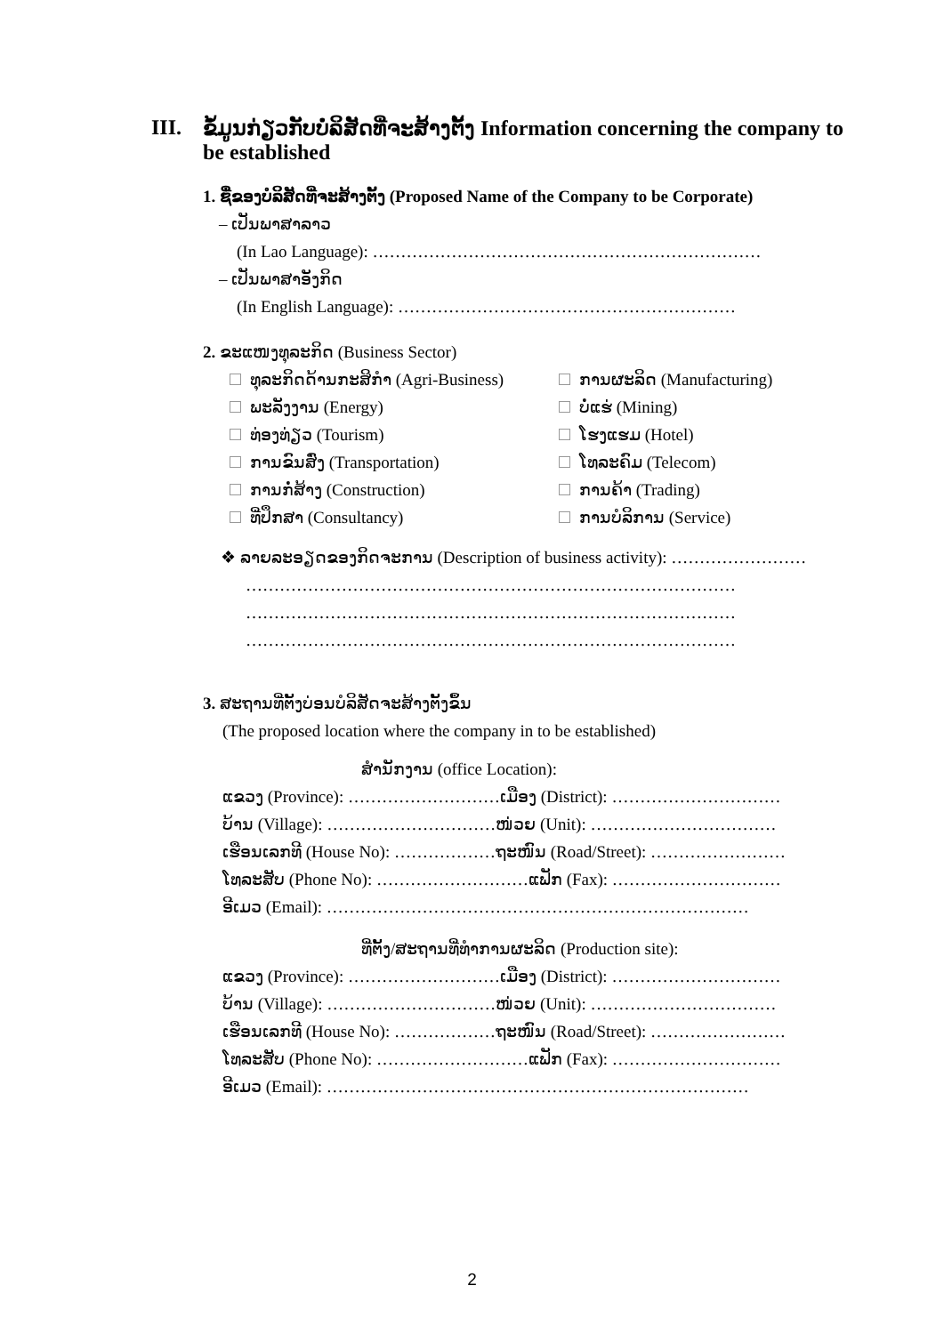III. ຂໍ້ມູນກ່ຽວກັບບໍລິສັດທີ່ຈະສ້າງຕັ້ງ Information concerning the company to be established
1. ຊື່ຂອງບໍລິສັດທີ່ຈະສ້າງຕັ້ງ (Proposed Name of the Company to be Corporate)
– ເປັນພາສາລາວ
(In Lao Language): ……………………………………………………………
– ເປັນພາສາອັງກິດ
(In English Language): ……………………………………………………
2. ຂະແໜງທຸລະກິດ (Business Sector)
ທຸລະກິດດ້ານກະສິກໍາ (Agri-Business)
ການຜະລິດ (Manufacturing)
ພະລັງງານ (Energy)
ບໍ່ແຮ່ (Mining)
ທ່ອງທ່ຽວ (Tourism)
ໂຮງແຮມ (Hotel)
ການຂົນສົ່ງ (Transportation)
ໂທລະຄົມ (Telecom)
ການກໍ່ສ້າງ (Construction)
ການຄ້າ (Trading)
ທີ່ປຶກສາ (Consultancy)
ການບໍລິການ (Service)
❖ ລາຍລະອຽດຂອງກິດຈະການ (Description of business activity): ……………………
……………………………………………………………………………
……………………………………………………………………………
……………………………………………………………………………
3. ສະຖານທີ່ຕັ້ງບ່ອນບໍລິສັດຈະສ້າງຕັ້ງຂຶ້ນ
(The proposed location where the company in to be established)
ສໍານັກງານ (office Location):
ແຂວງ (Province): ………………………ເມືອງ (District): …………………………
ບ້ານ (Village): …………………………ໜ່ວຍ (Unit): ……………………………
ເຮືອນເລກທີ (House No): ………………ຖະໜົນ (Road/Street): ……………………
ໂທລະສັບ (Phone No): ………………………ແຟັກ (Fax): …………………………
ອີເມວ (Email): …………………………………………………………………
ທີ່ຕັ້ງ/ສະຖານທີ່ທໍາການຜະລິດ (Production site):
ແຂວງ (Province): ………………………ເມືອງ (District): …………………………
ບ້ານ (Village): …………………………ໜ່ວຍ (Unit): ……………………………
ເຮືອນເລກທີ (House No): ………………ຖະໜົນ (Road/Street): ……………………
ໂທລະສັບ (Phone No): ………………………ແຟັກ (Fax): …………………………
ອີເມວ (Email): …………………………………………………………………
2